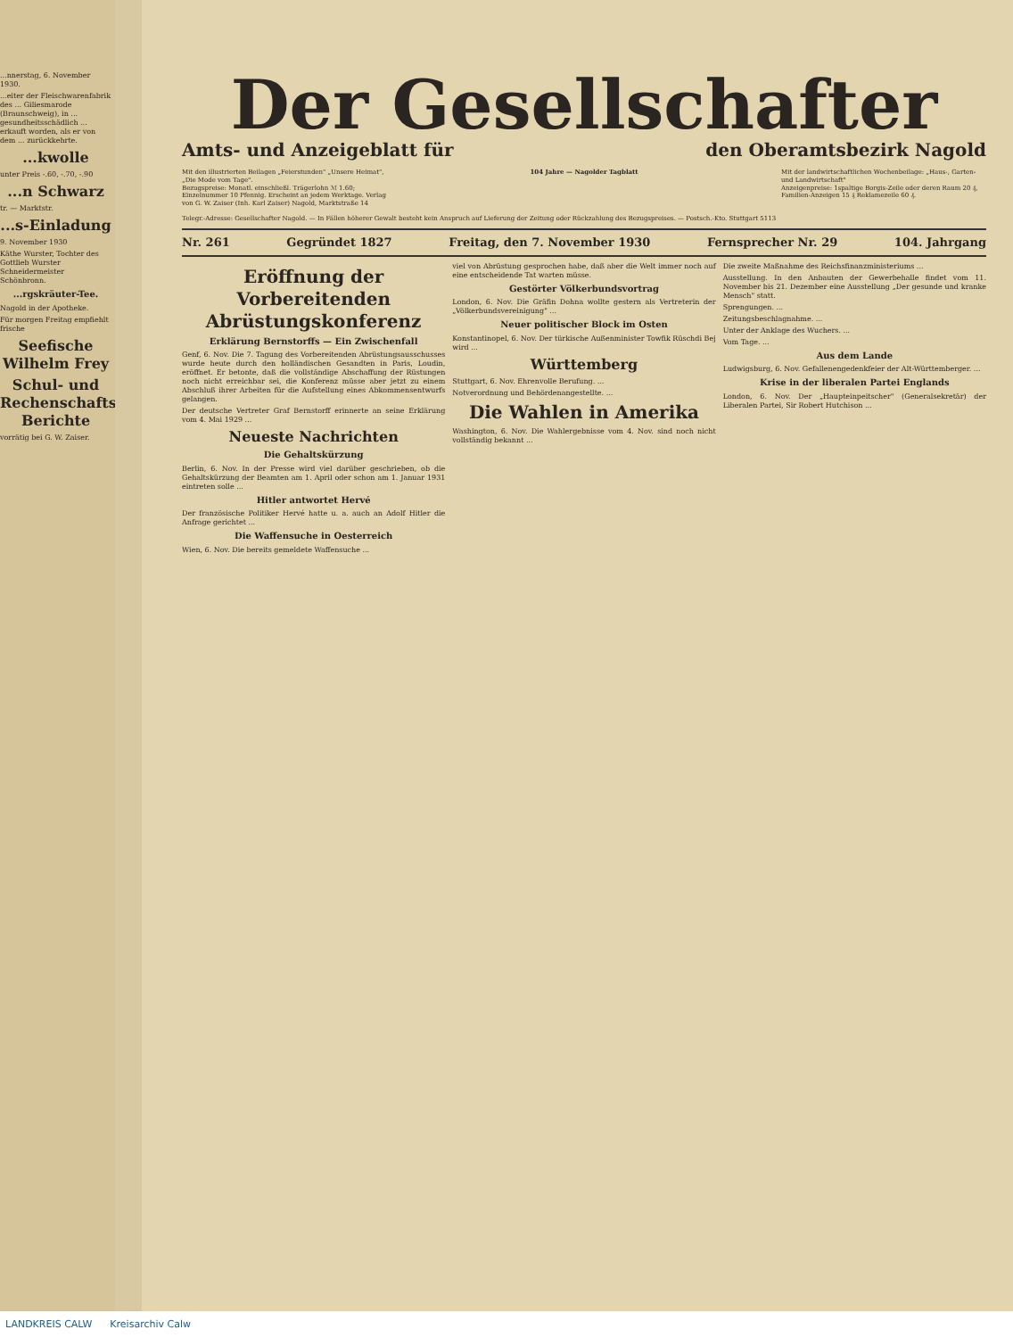...nnerstag, 6. November 1930.
...eiter der Fleischwarenfabrik des ... Giliesmarode (Braunschweig), in ... gesundheitsschädlich ... erkauft worden, als er von dem ... zurückkehrte.
...kwolle
unter Preis -.60, -.70, -.90
...n Schwarz
tr. — Marktstr.
...s-Einladung
9. November 1930
Käthe Wurster, Tochter des Gottlieb Wurster Schneidermeister Schönbronn.
...rgskräuter-Tee.
Nagold in der Apotheke.
Für morgen Freitag empfiehlt frische
Seefische Wilhelm Frey
Schul- und Rechenschafts-Berichte
vorrätig bei G. W. Zaiser.
Der Gesellschafter
Amts- und Anzeigeblatt für den Oberamtsbezirk Nagold
Mit den illustrierten Beilagen „Feierstunden" „Unsere Heimat", „Die Mode vom Tage".
Bezugspreise: Monatl. einschließl. Trägerlohn ℳ 1.60; Einzelnummer 10 Pfennig. Erscheint an jedem Werktage. Verlag von G. W. Zaiser (Inh. Karl Zaiser) Nagold, Marktstraße 14
104 Jahre — Nagolder Tagblatt Mit der landwirtschaftlichen Wochenbeilage: „Haus-, Garten- und Landwirtschaft"
Anzeigenpreise: 1spaltige Borgis-Zeile oder deren Raum 20 ₰, Familien-Anzeigen 15 ₰ Reklamezeile 60 ₰.
Telegr.-Adresse: Gesellschafter Nagold. — In Fällen höherer Gewalt besteht kein Anspruch auf Lieferung der Zeitung oder Rückzahlung des Bezugspreises. — Postsch.-Kto. Stuttgart 5113
Nr. 261 Gegründet 1827 Freitag, den 7. November 1930 Fernsprecher Nr. 29 104. Jahrgang
Eröffnung der Vorbereitenden Abrüstungskonferenz
Erklärung Bernstorffs — Ein Zwischenfall
Genf, 6. Nov. Die 7. Tagung des Vorbereitenden Abrüstungsausschusses wurde heute durch den holländischen Gesandten in Paris, Loudin, eröffnet. Er betonte, daß die vollständige Abschaffung der Rüstungen noch nicht erreichbar sei, die Konferenz müsse aber jetzt zu einem Abschluß ihrer Arbeiten für die Aufstellung eines Abkommensentwurfs gelangen.
Der deutsche Vertreter Graf Bernstorff erinnerte an seine Erklärung vom 4. Mai 1929 ...
Neueste Nachrichten
Die Gehaltskürzung
Berlin, 6. Nov. In der Presse wird viel darüber geschrieben, ob die Gehaltskürzung der Beamten am 1. April oder schon am 1. Januar 1931 eintreten solle ...
Hitler antwortet Hervé
Der französische Politiker Hervé hatte u. a. auch an Adolf Hitler die Anfrage gerichtet ...
Die Waffensuche in Oesterreich
Wien, 6. Nov. Die bereits gemeldete Waffensuche ...
viel von Abrüstung gesprochen habe, daß aber die Welt immer noch auf eine entscheidende Tat warten müsse.
Gestörter Völkerbundsvortrag
London, 6. Nov. Die Gräfin Dohna wollte gestern als Vertreterin der „Völkerbundsvereinigung" ...
Neuer politischer Block im Osten
Konstantinopel, 6. Nov. Der türkische Außenminister Towfik Rüschdi Bej wird ...
Württemberg
Stuttgart, 6. Nov. Ehrenvolle Berufung. ...
Notverordnung und Behördenangestellte. ...
Die Wahlen in Amerika
Washington, 6. Nov. Die Wahlergebnisse vom 4. Nov. sind noch nicht vollständig bekannt ...
Die zweite Maßnahme des Reichsfinanzministeriums ...
Ausstellung. In den Anbauten der Gewerbehalle findet vom 11. November bis 21. Dezember eine Ausstellung „Der gesunde und kranke Mensch" statt.
Sprengungen. ...
Zeitungsbeschlagnahme. ...
Unter der Anklage des Wuchers. ...
Vom Tage. ...
Aus dem Lande
Ludwigsburg, 6. Nov. Gefallenengedenkfeier der Alt-Württemberger. ...
Krise in der liberalen Partei Englands
London, 6. Nov. Der „Haupteinpeitscher" (Generalsekretär) der Liberalen Partei, Sir Robert Hutchison ...
LANDKREIS CALW Kreisarchiv Calw